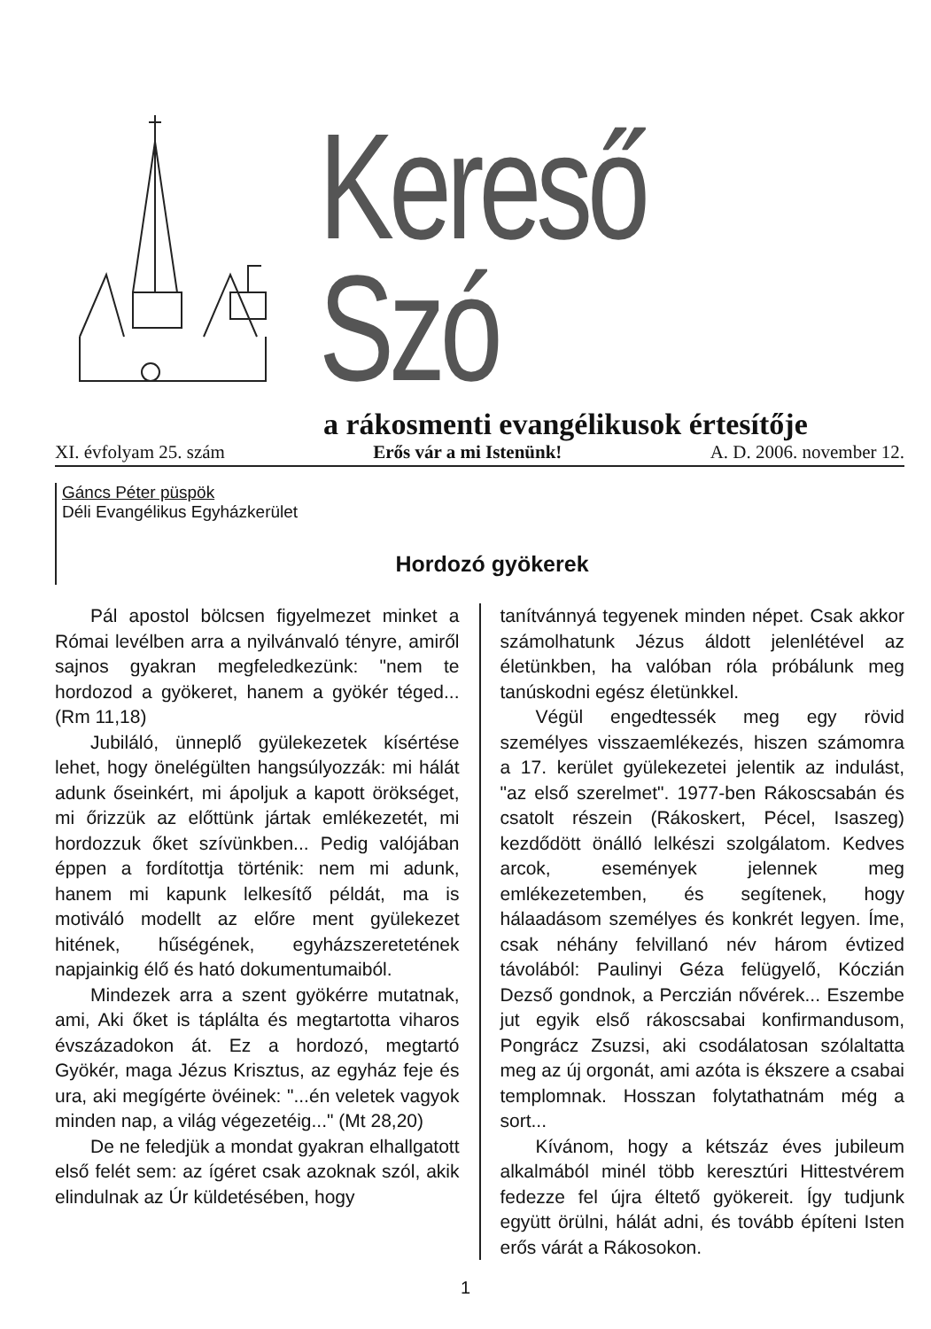Kereső Szó
a rákosmenti evangélikusok értesítője
XI. évfolyam 25. szám Erős vár a mi Istenünk! A. D. 2006. november 12.
Gáncs Péter püspök
Déli Evangélikus Egyházkerület
Hordozó gyökerek
Pál apostol bölcsen figyelmezet minket a Római levélben arra a nyilvánvaló tényre, amiről sajnos gyakran megfeledkezünk: "nem te hordozod a gyökeret, hanem a gyökér téged...(Rm 11,18)
Jubiláló, ünneplő gyülekezetek kísértése lehet, hogy önelégülten hangsúlyozzák: mi hálát adunk őseinkért, mi ápoljuk a kapott örökséget, mi őrizzük az előttünk jártak emlékezetét, mi hordozzuk őket szívünkben... Pedig valójában éppen a fordítottja történik: nem mi adunk, hanem mi kapunk lelkesítő példát, ma is motiváló modellt az előre ment gyülekezet hitének, hűségének, egyházszeretetének napjainkig élő és ható dokumentumaiból.
Mindezek arra a szent gyökérre mutatnak, ami, Aki őket is táplálta és megtartotta viharos évszázadokon át. Ez a hordozó, megtartó Gyökér, maga Jézus Krisztus, az egyház feje és ura, aki megígérte övéinek: "...én veletek vagyok minden nap, a világ végezetéig..." (Mt 28,20)
De ne feledjük a mondat gyakran elhallgatott első felét sem: az ígéret csak azoknak szól, akik elindulnak az Úr küldetésében, hogy
tanítvánnyá tegyenek minden népet. Csak akkor számolhatunk Jézus áldott jelenlétével az életünkben, ha valóban róla próbálunk meg tanúskodni egész életünkkel.
Végül engedtessék meg egy rövid személyes visszaemlékezés, hiszen számomra a 17. kerület gyülekezetei jelentik az indulást, "az első szerelmet". 1977-ben Rákoscsabán és csatolt részein (Rákoskert, Pécel, Isaszeg) kezdődött önálló lelkészi szolgálatom. Kedves arcok, események jelennek meg emlékezetemben, és segítenek, hogy hálaadásom személyes és konkrét legyen. Íme, csak néhány felvillanó név három évtized távolából: Paulinyi Géza felügyelő, Kóczián Dezső gondnok, a Perczián nővérek... Eszembe jut egyik első rákoscsabai konfirmandusom, Pongrácz Zsuzsi, aki csodálatosan szólaltatta meg az új orgonát, ami azóta is ékszere a csabai templomnak. Hosszan folytathatnám még a sort...
Kívánom, hogy a kétszáz éves jubileum alkalmából minél több keresztúri Hittestvérem fedezze fel újra éltető gyökereit. Így tudjunk együtt örülni, hálát adni, és tovább építeni Isten erős várát a Rákosokon.
1